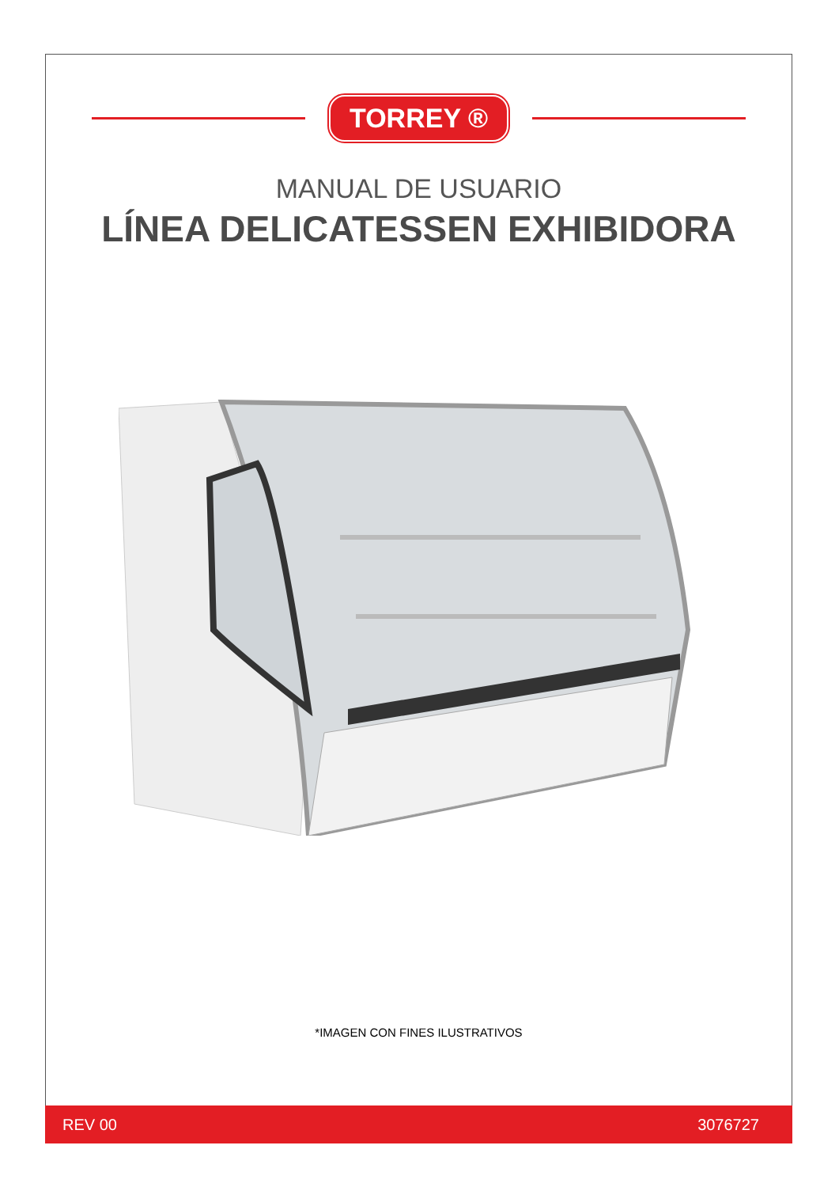TORREY ®
MANUAL DE USUARIO
LÍNEA DELICATESSEN EXHIBIDORA
*IMAGEN CON FINES ILUSTRATIVOS
REV 00 3076727